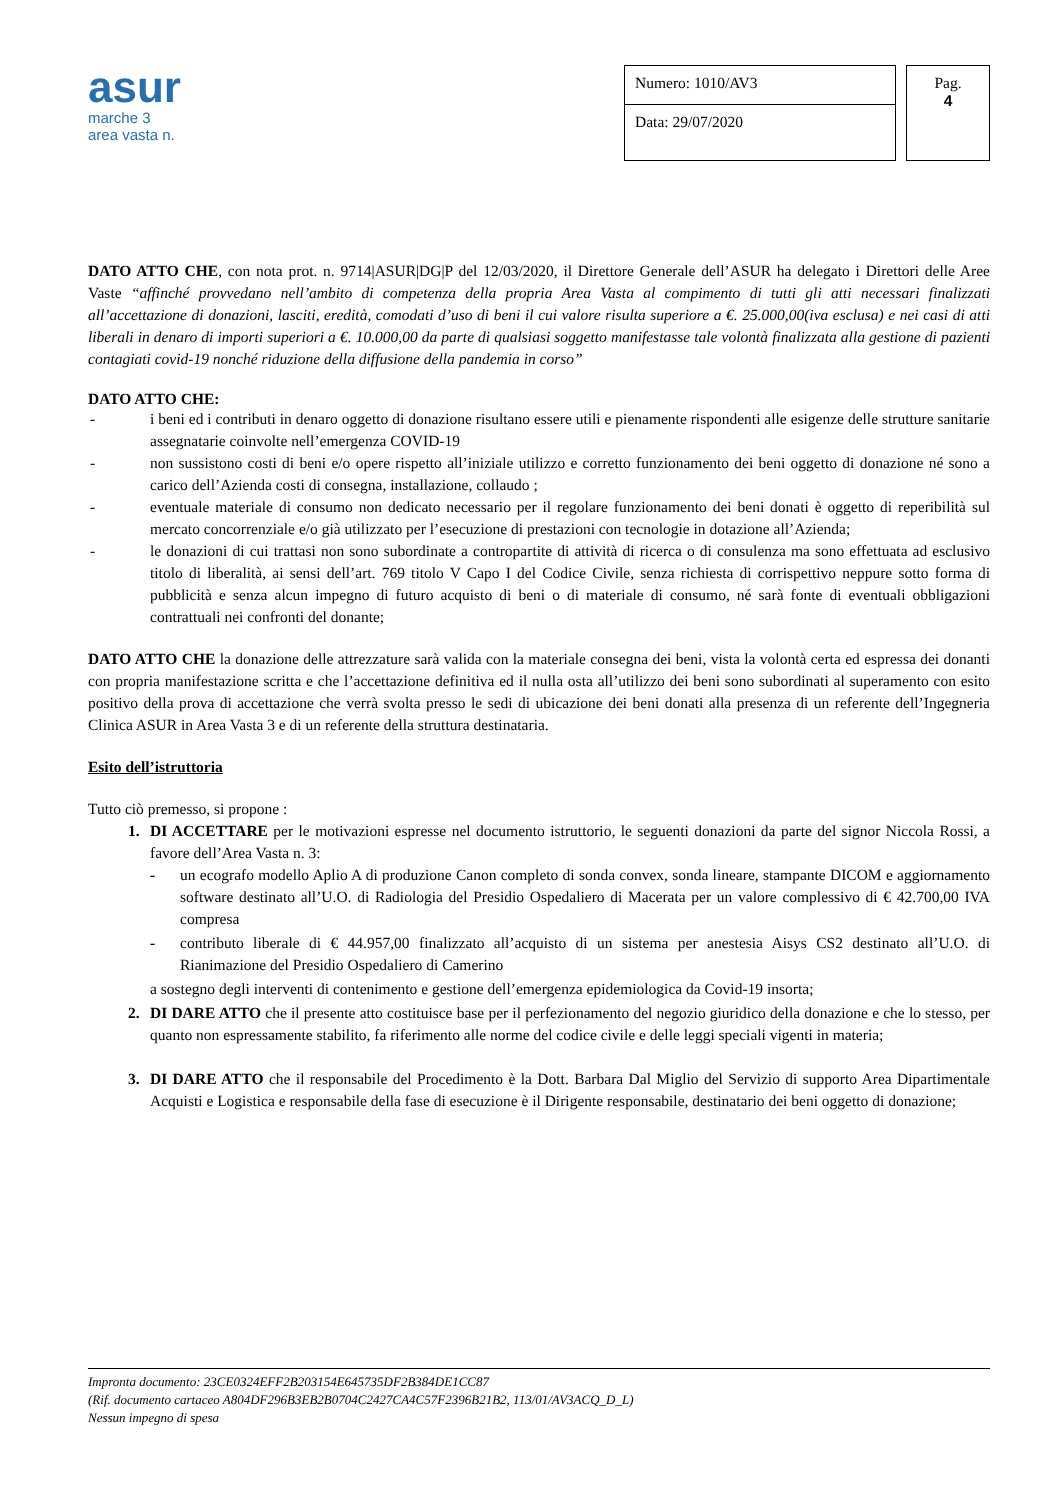asur
marche 3
area vasta n.
Numero: 1010/AV3
Data: 29/07/2020
Pag.
4
DATO ATTO CHE, con nota prot. n. 9714|ASUR|DG|P del 12/03/2020, il Direttore Generale dell’ASUR ha delegato i Direttori delle Aree Vaste “affinché provvedano nell’ambito di competenza della propria Area Vasta al compimento di tutti gli atti necessari finalizzati all’accettazione di donazioni, lasciti, eredità, comodati d’uso di beni il cui valore risulta superiore a €. 25.000,00(iva esclusa) e nei casi di atti liberali in denaro di importi superiori a €. 10.000,00 da parte di qualsiasi soggetto manifestasse tale volontà finalizzata alla gestione di pazienti contagiati covid-19 nonché riduzione della diffusione della pandemia in corso”
DATO ATTO CHE:
- i beni ed i contributi in denaro oggetto di donazione risultano essere utili e pienamente rispondenti alle esigenze delle strutture sanitarie assegnatarie coinvolte nell’emergenza COVID-19
- non sussistono costi di beni e/o opere rispetto all’iniziale utilizzo e corretto funzionamento dei beni oggetto di donazione né sono a carico dell’Azienda costi di consegna, installazione, collaudo ;
- eventuale materiale di consumo non dedicato necessario per il regolare funzionamento dei beni donati è oggetto di reperibilità sul mercato concorrenziale e/o già utilizzato per l’esecuzione di prestazioni con tecnologie in dotazione all’Azienda;
- le donazioni di cui trattasi non sono subordinate a contropartite di attività di ricerca o di consulenza ma sono effettuata ad esclusivo titolo di liberalità, ai sensi dell’art. 769 titolo V Capo I del Codice Civile, senza richiesta di corrispettivo neppure sotto forma di pubblicità e senza alcun impegno di futuro acquisto di beni o di materiale di consumo, né sarà fonte di eventuali obbligazioni contrattuali nei confronti del donante;
DATO ATTO CHE la donazione delle attrezzature sarà valida con la materiale consegna dei beni, vista la volontà certa ed espressa dei donanti con propria manifestazione scritta e che l’accettazione definitiva ed il nulla osta all’utilizzo dei beni sono subordinati al superamento con esito positivo della prova di accettazione che verrà svolta presso le sedi di ubicazione dei beni donati alla presenza di un referente dell’Ingegneria Clinica ASUR in Area Vasta 3 e di un referente della struttura destinataria.
Esito dell’istruttoria
Tutto ciò premesso, si propone :
1. DI ACCETTARE per le motivazioni espresse nel documento istruttorio, le seguenti donazioni da parte del signor Niccola Rossi, a favore dell’Area Vasta n. 3:
- un ecografo modello Aplio A di produzione Canon completo di sonda convex, sonda lineare, stampante DICOM e aggiornamento software destinato all’U.O. di Radiologia del Presidio Ospedaliero di Macerata per un valore complessivo di € 42.700,00 IVA compresa
- contributo liberale di € 44.957,00 finalizzato all’acquisto di un sistema per anestesia Aisys CS2 destinato all’U.O. di Rianimazione del Presidio Ospedaliero di Camerino
a sostegno degli interventi di contenimento e gestione dell’emergenza epidemiologica da Covid-19 insorta;
2. DI DARE ATTO che il presente atto costituisce base per il perfezionamento del negozio giuridico della donazione e che lo stesso, per quanto non espressamente stabilito, fa riferimento alle norme del codice civile e delle leggi speciali vigenti in materia;
3. DI DARE ATTO che il responsabile del Procedimento è la Dott. Barbara Dal Miglio del Servizio di supporto Area Dipartimentale Acquisti e Logistica e responsabile della fase di esecuzione è il Dirigente responsabile, destinatario dei beni oggetto di donazione;
Impronta documento: 23CE0324EFF2B203154E645735DF2B384DE1CC87
(Rif. documento cartaceo A804DF296B3EB2B0704C2427CA4C57F2396B21B2, 113/01/AV3ACQ_D_L)
Nessun impegno di spesa